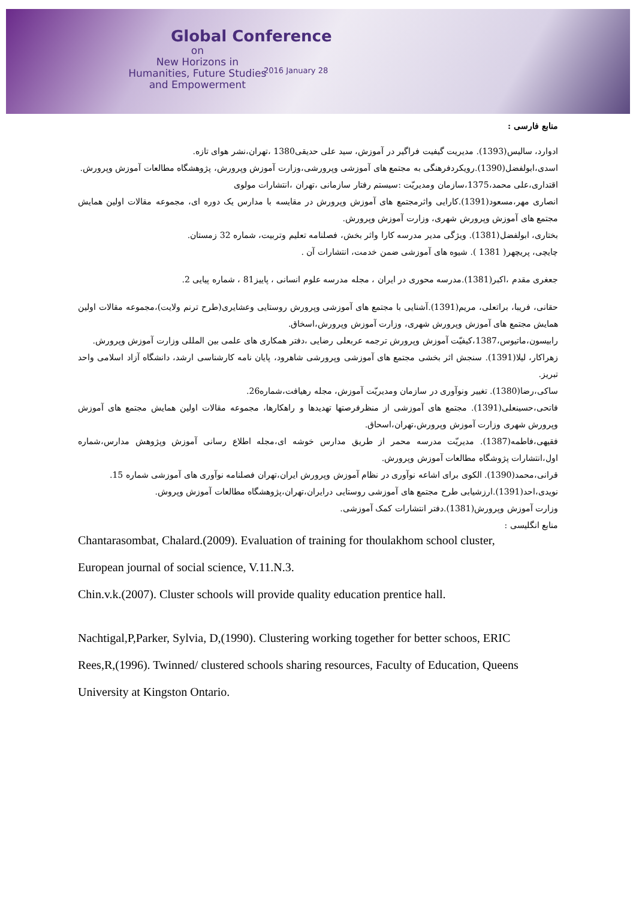Global Conference
on
New Horizons in
Humanities, Future Studies
and Empowerment
2016 January 28
منابع فارسی :
ادوارد، سالیس(1393). مدیریت گیفیت فراگیر در آموزش، سید علی حدیقی1380 ،تهران،نشر هوای تازه.
اسدی،ابولفضل(1390).رویکردفرهنگی به مجتمع های آموزشی وپرورشی،وزارت آموزش وپرورش، پژوهشگاه مطالعات آموزش وپرورش.
اقتداری،علی محمد،1375،سازمان ومدیریّت :سیستم رفتار سازمانی ،تهران ،انتشارات مولوی
انصاری مهر،مسعود(1391).کارایی واثرمجتمع های آموزش وپرورش در مقایسه با مدارس یک دوره ای، مجموعه مقالات اولین همایش مجتمع های آموزش وپرورش شهری، وزارت آموزش وپرورش.
بختاری، ابولفضل(1381). ویژگی مدیر مدرسه کارا واثر بخش، فصلنامه تعلیم وتربیت، شماره 32 زمستان.
چایچی، پریچهر( 1381 ). شیوه های آموزشی ضمن خدمت، انتشارات آن .
جعغری مقدم ،اکبر(1381).مدرسه محوری در ایران ، مجله مدرسه علوم انسانی ، پاییز81 ، شماره پیایی 2.
حقانی، فریبا، براتعلی، مریم(1391).آشنایی با مجتمع های آموزشی وپرورش روستایی وعشایری(طرح ترنم ولایت)،مجموعه مقالات اولین همایش مجتمع های آموزش وپرورش شهری، وزارت آموزش وپرورش،اسخاق.
رابیسون،ماتیوس،1387،کیفیّت آموزش وپرورش ترجمه عربعلی رضایی ،دفتر همکاری های علمی بین المللی وزارت آموزش وپرورش.
زهراکار، لیلا(1391). سنجش اثر بخشی مجتمع های آموزشی وپرورشی شاهرود، پایان نامه کارشناسی ارشد، دانشگاه آزاد اسلامی واحد تبریز.
ساکی،رضا(1380). تغییر ونوآوری در سازمان ومدیریّت آموزش، مجله رهیافت،شماره26.
فاتحی،حسینعلی(1391). مجتمع های آموزشی از منظرفرصتها تهدیدها و راهکارها، مجموعه مقالات اولین همایش مجتمع های آموزش وپرورش شهری وزارت آموزش وپرورش،تهران،اسحاق.
فقیهی،فاطمه(1387). مدیریّت مدرسه محمر از طریق مدارس خوشه ای،مجله اطلاع رسانی آموزش وپژوهش مدارس،شماره اول،انتشارات پژوشگاه مطالعات آموزش وپرورش.
قرانی،محمد(1390). الکوی برای اشاعه نوآوری در نظام آموزش وپرورش ایران،تهران فصلنامه نوآوری های آموزشی شماره 15.
نویدی،احد(1391).ارزشیابی طرح مجتمع های آموزشی روستایی درایران،تهران،پژوهشگاه مطالعات آموزش وپروش.
وزارت آموزش وپرورش(1381).دفتر انتشارات کمک آموزشی.
منابع انگلیسی :
Chantarasombat, Chalard.(2009). Evaluation of training for thoulakhom school cluster,
European journal of social science, V.11.N.3.
Chin.v.k.(2007). Cluster schools will provide quality education prentice hall.
Nachtigal,P,Parker, Sylvia, D,(1990). Clustering working together for better schoos, ERIC
Rees,R,(1996). Twinned/ clustered schools sharing resources, Faculty of Education, Queens
University at Kingston Ontario.